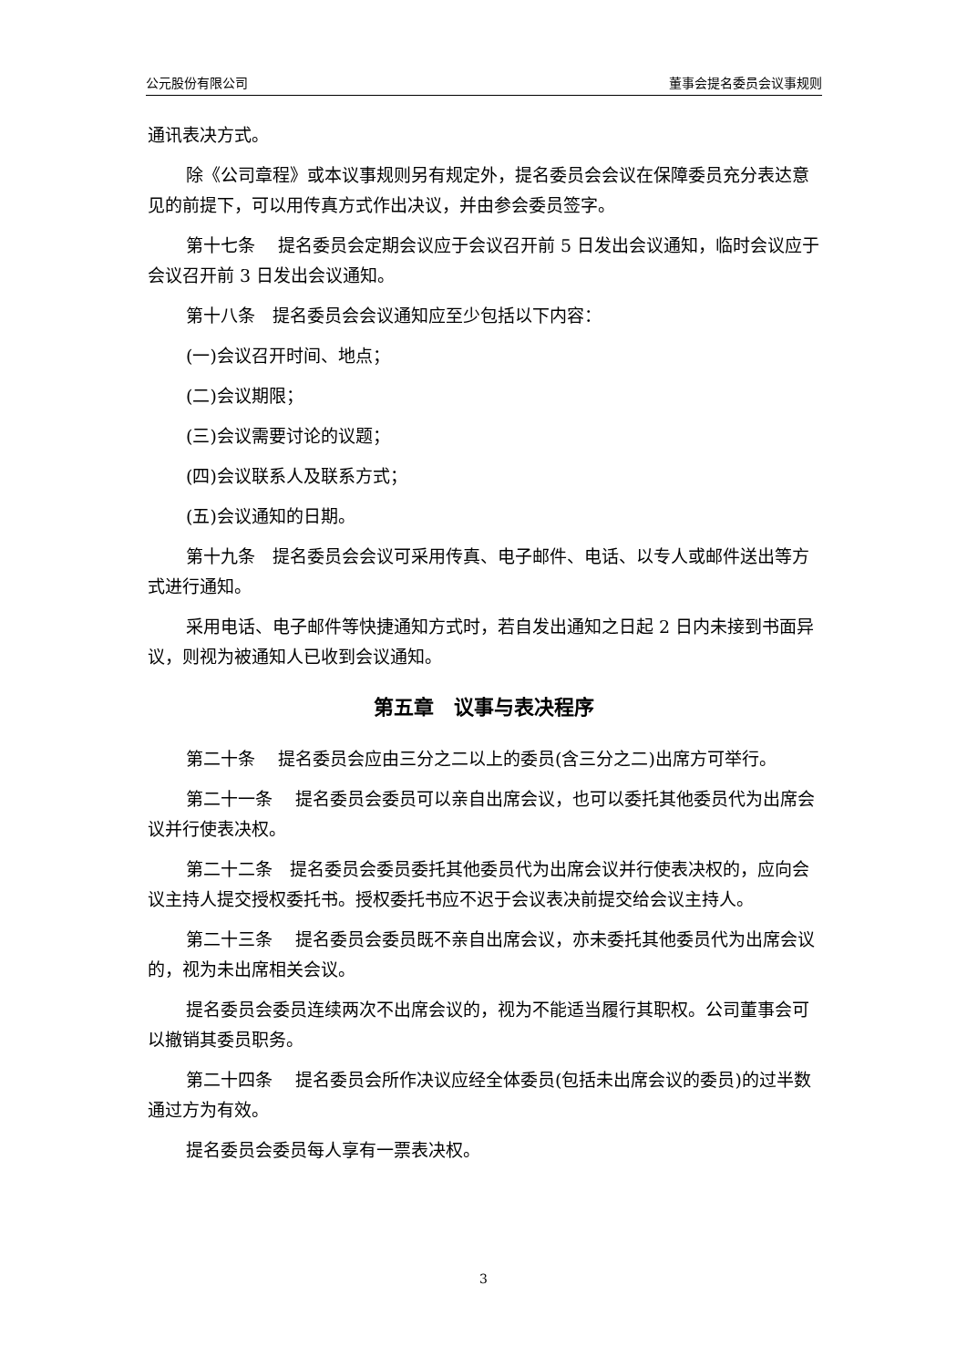公元股份有限公司 董事会提名委员会议事规则
通讯表决方式。
除《公司章程》或本议事规则另有规定外，提名委员会会议在保障委员充分表达意见的前提下，可以用传真方式作出决议，并由参会委员签字。
第十七条　 提名委员会定期会议应于会议召开前 5 日发出会议通知，临时会议应于会议召开前 3 日发出会议通知。
第十八条　提名委员会会议通知应至少包括以下内容：
(一)会议召开时间、地点；
(二)会议期限；
(三)会议需要讨论的议题；
(四)会议联系人及联系方式；
(五)会议通知的日期。
第十九条　提名委员会会议可采用传真、电子邮件、电话、以专人或邮件送出等方式进行通知。
采用电话、电子邮件等快捷通知方式时，若自发出通知之日起 2 日内未接到书面异议，则视为被通知人已收到会议通知。
第五章　议事与表决程序
第二十条　 提名委员会应由三分之二以上的委员(含三分之二)出席方可举行。
第二十一条　 提名委员会委员可以亲自出席会议，也可以委托其他委员代为出席会议并行使表决权。
第二十二条　提名委员会委员委托其他委员代为出席会议并行使表决权的，应向会议主持人提交授权委托书。授权委托书应不迟于会议表决前提交给会议主持人。
第二十三条　 提名委员会委员既不亲自出席会议，亦未委托其他委员代为出席会议的，视为未出席相关会议。
提名委员会委员连续两次不出席会议的，视为不能适当履行其职权。公司董事会可以撤销其委员职务。
第二十四条　 提名委员会所作决议应经全体委员(包括未出席会议的委员)的过半数通过方为有效。
提名委员会委员每人享有一票表决权。
3